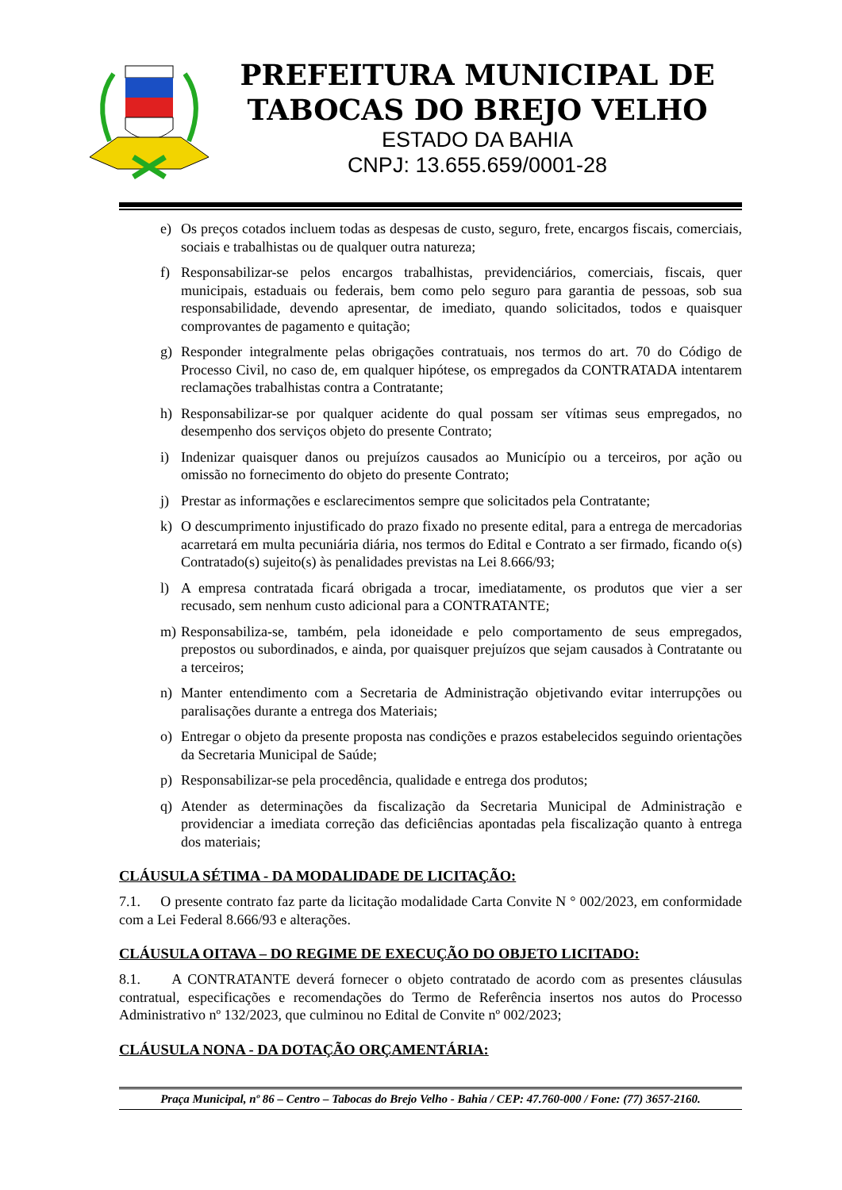PREFEITURA MUNICIPAL DE
TABOCAS DO BREJO VELHO
ESTADO DA BAHIA
CNPJ: 13.655.659/0001-28
e) Os preços cotados incluem todas as despesas de custo, seguro, frete, encargos fiscais, comerciais, sociais e trabalhistas ou de qualquer outra natureza;
f) Responsabilizar-se pelos encargos trabalhistas, previdenciários, comerciais, fiscais, quer municipais, estaduais ou federais, bem como pelo seguro para garantia de pessoas, sob sua responsabilidade, devendo apresentar, de imediato, quando solicitados, todos e quaisquer comprovantes de pagamento e quitação;
g) Responder integralmente pelas obrigações contratuais, nos termos do art. 70 do Código de Processo Civil, no caso de, em qualquer hipótese, os empregados da CONTRATADA intentarem reclamações trabalhistas contra a Contratante;
h) Responsabilizar-se por qualquer acidente do qual possam ser vítimas seus empregados, no desempenho dos serviços objeto do presente Contrato;
i) Indenizar quaisquer danos ou prejuízos causados ao Município ou a terceiros, por ação ou omissão no fornecimento do objeto do presente Contrato;
j) Prestar as informações e esclarecimentos sempre que solicitados pela Contratante;
k) O descumprimento injustificado do prazo fixado no presente edital, para a entrega de mercadorias acarretará em multa pecuniária diária, nos termos do Edital e Contrato a ser firmado, ficando o(s) Contratado(s) sujeito(s) às penalidades previstas na Lei 8.666/93;
l) A empresa contratada ficará obrigada a trocar, imediatamente, os produtos que vier a ser recusado, sem nenhum custo adicional para a CONTRATANTE;
m) Responsabiliza-se, também, pela idoneidade e pelo comportamento de seus empregados, prepostos ou subordinados, e ainda, por quaisquer prejuízos que sejam causados à Contratante ou a terceiros;
n) Manter entendimento com a Secretaria de Administração objetivando evitar interrupções ou paralisações durante a entrega dos Materiais;
o) Entregar o objeto da presente proposta nas condições e prazos estabelecidos seguindo orientações da Secretaria Municipal de Saúde;
p) Responsabilizar-se pela procedência, qualidade e entrega dos produtos;
q) Atender as determinações da fiscalização da Secretaria Municipal de Administração e providenciar a imediata correção das deficiências apontadas pela fiscalização quanto à entrega dos materiais;
CLÁUSULA SÉTIMA - DA MODALIDADE DE LICITAÇÃO:
7.1. O presente contrato faz parte da licitação modalidade Carta Convite N ° 002/2023, em conformidade com a Lei Federal 8.666/93 e alterações.
CLÁUSULA OITAVA – DO REGIME DE EXECUÇÃO DO OBJETO LICITADO:
8.1. A CONTRATANTE deverá fornecer o objeto contratado de acordo com as presentes cláusulas contratual, especificações e recomendações do Termo de Referência insertos nos autos do Processo Administrativo nº 132/2023, que culminou no Edital de Convite nº 002/2023;
CLÁUSULA NONA - DA DOTAÇÃO ORÇAMENTÁRIA:
Praça Municipal, nº 86 – Centro – Tabocas do Brejo Velho - Bahia / CEP: 47.760-000 / Fone: (77) 3657-2160.